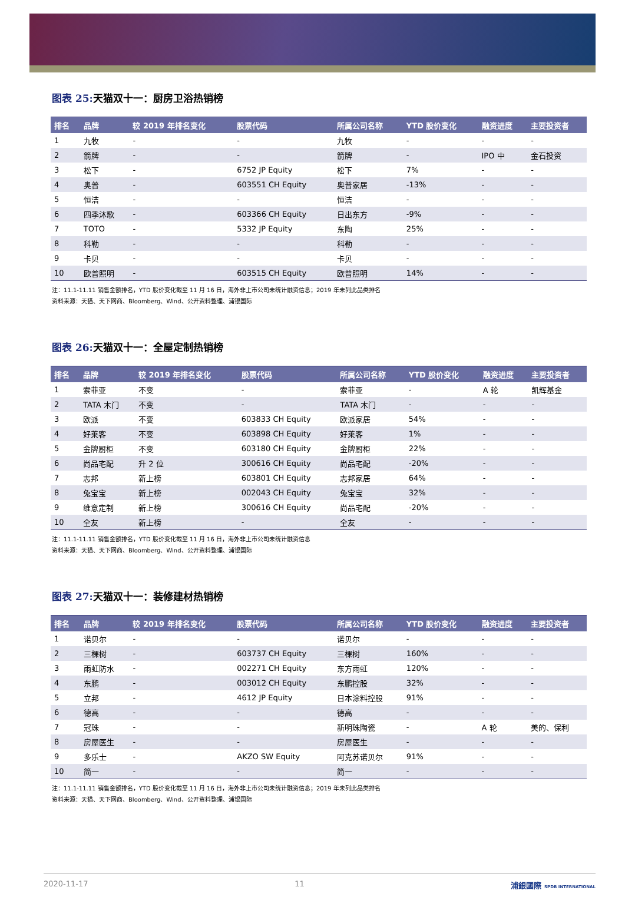图表 25:天猫双十一：厨房卫浴热销榜
| 排名 | 品牌 | 较 2019 年排名变化 | 股票代码 | 所属公司名称 | YTD 股价变化 | 融资进度 | 主要投资者 |
| --- | --- | --- | --- | --- | --- | --- | --- |
| 1 | 九牧 | - | - | 九牧 | - | - | - |
| 2 | 箭牌 | - | - | 箭牌 | - | IPO 中 | 金石投资 |
| 3 | 松下 | - | 6752 JP Equity | 松下 | 7% | - | - |
| 4 | 奥普 | - | 603551 CH Equity | 奥普家居 | -13% | - | - |
| 5 | 恒洁 | - | - | 恒洁 | - | - | - |
| 6 | 四季沐歌 | - | 603366 CH Equity | 日出东方 | -9% | - | - |
| 7 | TOTO | - | 5332 JP Equity | 东陶 | 25% | - | - |
| 8 | 科勒 | - | - | 科勒 | - | - | - |
| 9 | 卡贝 | - | - | 卡贝 | - | - | - |
| 10 | 欧普照明 | - | 603515 CH Equity | 欧普照明 | 14% | - | - |
注：11.1-11.11 销售金额排名，YTD 股价变化截至 11 月 16 日，海外非上市公司未统计融资信息；2019 年未列此品类排名
资料来源：天猫、天下网商、Bloomberg、Wind、公开资料整理、浦银国际
图表 26:天猫双十一：全屋定制热销榜
| 排名 | 品牌 | 较 2019 年排名变化 | 股票代码 | 所属公司名称 | YTD 股价变化 | 融资进度 | 主要投资者 |
| --- | --- | --- | --- | --- | --- | --- | --- |
| 1 | 索菲亚 | 不变 | - | 索菲亚 | - | A 轮 | 凯辉基金 |
| 2 | TATA 木门 | 不变 | - | TATA 木门 | - | - | - |
| 3 | 欧派 | 不变 | 603833 CH Equity | 欧派家居 | 54% | - | - |
| 4 | 好莱客 | 不变 | 603898 CH Equity | 好莱客 | 1% | - | - |
| 5 | 金牌厨柜 | 不变 | 603180 CH Equity | 金牌厨柜 | 22% | - | - |
| 6 | 尚品宅配 | 升 2 位 | 300616 CH Equity | 尚品宅配 | -20% | - | - |
| 7 | 志邦 | 新上榜 | 603801 CH Equity | 志邦家居 | 64% | - | - |
| 8 | 兔宝宝 | 新上榜 | 002043 CH Equity | 兔宝宝 | 32% | - | - |
| 9 | 维意定制 | 新上榜 | 300616 CH Equity | 尚品宅配 | -20% | - | - |
| 10 | 全友 | 新上榜 | - | 全友 | - | - | - |
注：11.1-11.11 销售金额排名，YTD 股价变化截至 11 月 16 日，海外非上市公司未统计融资信息
资料来源：天猫、天下网商、Bloomberg、Wind、公开资料整理、浦银国际
图表 27:天猫双十一：装修建材热销榜
| 排名 | 品牌 | 较 2019 年排名变化 | 股票代码 | 所属公司名称 | YTD 股价变化 | 融资进度 | 主要投资者 |
| --- | --- | --- | --- | --- | --- | --- | --- |
| 1 | 诺贝尔 | - | - | 诺贝尔 | - | - | - |
| 2 | 三棵树 | - | 603737 CH Equity | 三棵树 | 160% | - | - |
| 3 | 雨虹防水 | - | 002271 CH Equity | 东方雨虹 | 120% | - | - |
| 4 | 东鹏 | - | 003012 CH Equity | 东鹏控股 | 32% | - | - |
| 5 | 立邦 | - | 4612 JP Equity | 日本涂料控股 | 91% | - | - |
| 6 | 德高 | - | - | 德高 | - | - | - |
| 7 | 冠珠 | - | - | 新明珠陶瓷 | - | A 轮 | 美的、保利 |
| 8 | 房屋医生 | - | - | 房屋医生 | - | - | - |
| 9 | 多乐士 | - | AKZO SW Equity | 阿克苏诺贝尔 | 91% | - | - |
| 10 | 简一 | - | - | 简一 | - | - | - |
注：11.1-11.11 销售金额排名，YTD 股价变化截至 11 月 16 日，海外非上市公司未统计融资信息；2019 年未列此品类排名
资料来源：天猫、天下网商、Bloomberg、Wind、公开资料整理、浦银国际
2020-11-17 11 浦銀國際 SPDB INTERNATIONAL